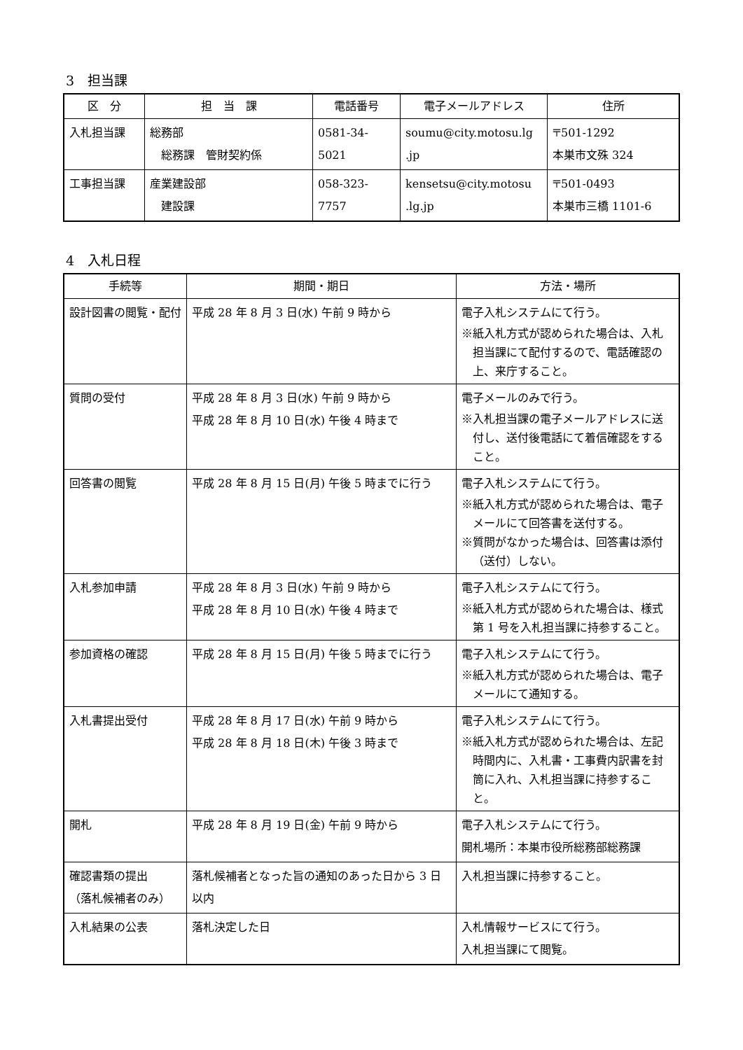3　担当課
| 区 分 | 担 当 課 | 電話番号 | 電子メールアドレス | 住所 |
| --- | --- | --- | --- | --- |
| 入札担当課 | 総務部 総務課 管財契約係 | 0581-34-5021 | soumu@city.motosu.lg .jp | 〒501-1292 本巣市文殊 324 |
| 工事担当課 | 産業建設部 建設課 | 058-323-7757 | kensetsu@city.motosu .lg.jp | 〒501-0493 本巣市三橋 1101-6 |
4　入札日程
| 手続等 | 期間・期日 | 方法・場所 |
| --- | --- | --- |
| 設計図書の閲覧・配付 | 平成 28 年 8 月 3 日(水) 午前 9 時から | 電子入札システムにて行う。 ※紙入札方式が認められた場合は、入札担当課にて配付するので、電話確認の上、来庁すること。 |
| 質問の受付 | 平成 28 年 8 月 3 日(水) 午前 9 時から 平成 28 年 8 月 10 日(水) 午後 4 時まで | 電子メールのみで行う。 ※入札担当課の電子メールアドレスに送付し、送付後電話にて着信確認をすること。 |
| 回答書の閲覧 | 平成 28 年 8 月 15 日(月) 午後 5 時までに行う | 電子入札システムにて行う。 ※紙入札方式が認められた場合は、電子メールにて回答書を送付する。 ※質問がなかった場合は、回答書は添付（送付）しない。 |
| 入札参加申請 | 平成 28 年 8 月 3 日(水) 午前 9 時から 平成 28 年 8 月 10 日(水) 午後 4 時まで | 電子入札システムにて行う。 ※紙入札方式が認められた場合は、様式第 1 号を入札担当課に持参すること。 |
| 参加資格の確認 | 平成 28 年 8 月 15 日(月) 午後 5 時までに行う | 電子入札システムにて行う。 ※紙入札方式が認められた場合は、電子メールにて通知する。 |
| 入札書提出受付 | 平成 28 年 8 月 17 日(水) 午前 9 時から 平成 28 年 8 月 18 日(木) 午後 3 時まで | 電子入札システムにて行う。 ※紙入札方式が認められた場合は、左記時間内に、入札書・工事費内訳書を封筒に入れ、入札担当課に持参すること。 |
| 開札 | 平成 28 年 8 月 19 日(金) 午前 9 時から | 電子入札システムにて行う。 開札場所：本巣市役所総務部総務課 |
| 確認書類の提出 （落札候補者のみ） | 落札候補者となった旨の通知のあった日から 3 日以内 | 入札担当課に持参すること。 |
| 入札結果の公表 | 落札決定した日 | 入札情報サービスにて行う。 入札担当課にて閲覧。 |